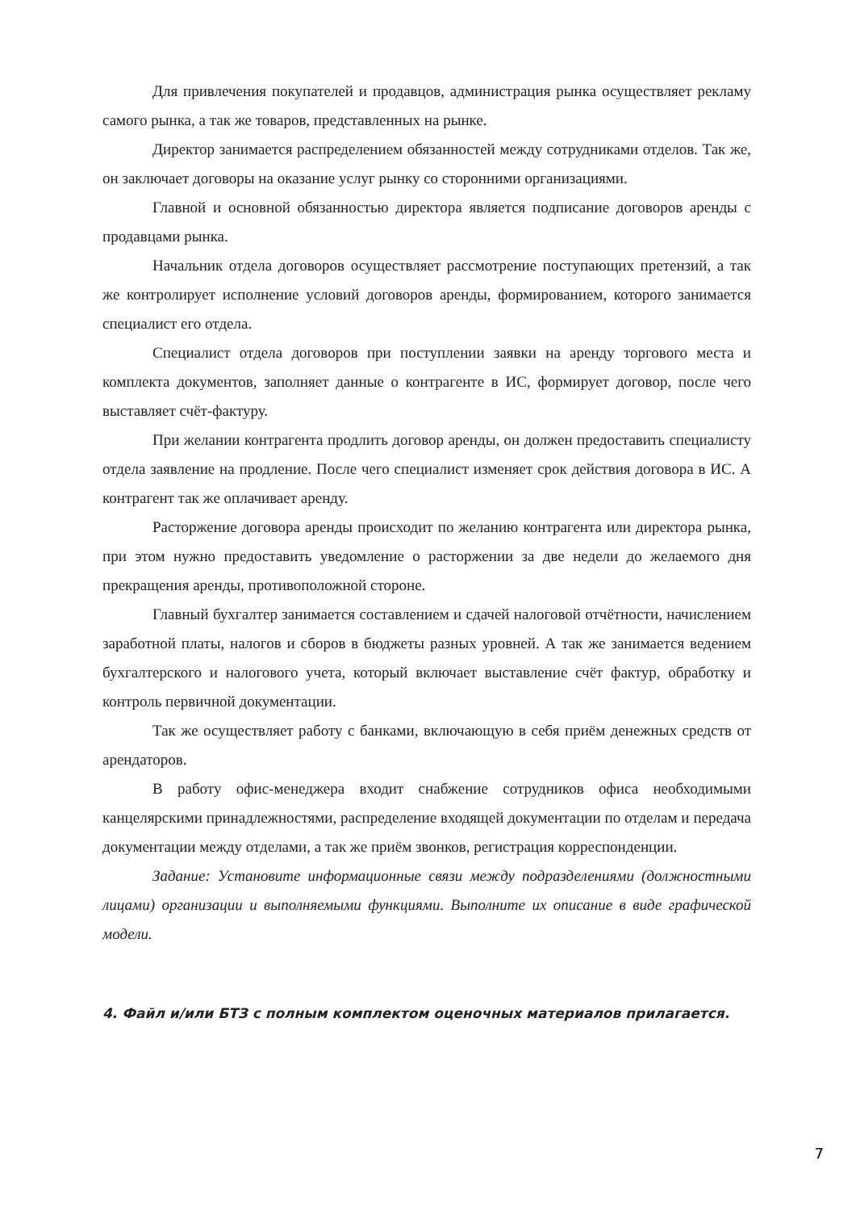Для привлечения покупателей и продавцов, администрация рынка осуществляет рекламу самого рынка, а так же товаров, представленных на рынке.
Директор занимается распределением обязанностей между сотрудниками отделов. Так же, он заключает договоры на оказание услуг рынку со сторонними организациями.
Главной и основной обязанностью директора является подписание договоров аренды с продавцами рынка.
Начальник отдела договоров осуществляет рассмотрение поступающих претензий, а так же контролирует исполнение условий договоров аренды, формированием, которого занимается специалист его отдела.
Специалист отдела договоров при поступлении заявки на аренду торгового места и комплекта документов, заполняет данные о контрагенте в ИС, формирует договор, после чего выставляет счёт-фактуру.
При желании контрагента продлить договор аренды, он должен предоставить специалисту отдела заявление на продление. После чего специалист изменяет срок действия договора в ИС. А контрагент так же оплачивает аренду.
Расторжение договора аренды происходит по желанию контрагента или директора рынка, при этом нужно предоставить уведомление о расторжении за две недели до желаемого дня прекращения аренды, противоположной стороне.
Главный бухгалтер занимается составлением и сдачей налоговой отчётности, начислением заработной платы, налогов и сборов в бюджеты разных уровней. А так же занимается ведением бухгалтерского и налогового учета, который включает выставление счёт фактур, обработку и контроль первичной документации.
Так же осуществляет работу с банками, включающую в себя приём денежных средств от арендаторов.
В работу офис-менеджера входит снабжение сотрудников офиса необходимыми канцелярскими принадлежностями, распределение входящей документации по отделам и передача документации между отделами, а так же приём звонков, регистрация корреспонденции.
Задание: Установите информационные связи между подразделениями (должностными лицами) организации и выполняемыми функциями. Выполните их описание в виде графической модели.
4. Файл и/или БТЗ с полным комплектом оценочных материалов прилагается.
7